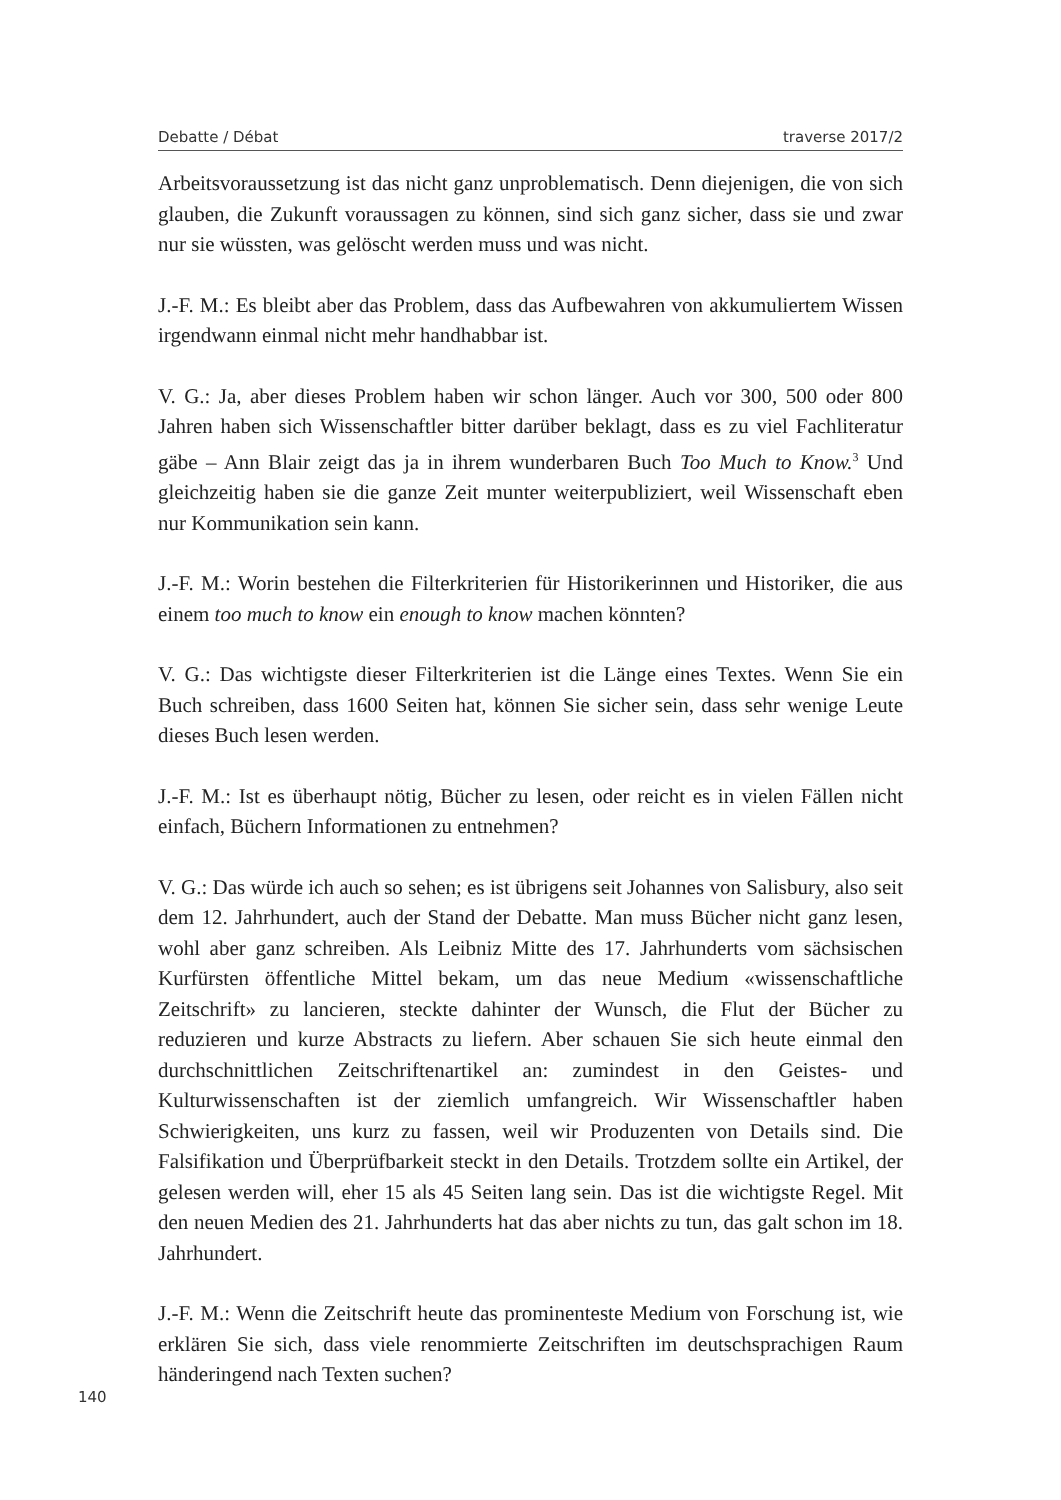Debatte / Débat traverse 2017/2
Arbeitsvoraussetzung ist das nicht ganz unproblematisch. Denn diejenigen, die von sich glauben, die Zukunft voraussagen zu können, sind sich ganz sicher, dass sie und zwar nur sie wüssten, was gelöscht werden muss und was nicht.
J.-F. M.: Es bleibt aber das Problem, dass das Aufbewahren von akkumuliertem Wissen irgendwann einmal nicht mehr handhabbar ist.
V. G.: Ja, aber dieses Problem haben wir schon länger. Auch vor 300, 500 oder 800 Jahren haben sich Wissenschaftler bitter darüber beklagt, dass es zu viel Fachliteratur gäbe – Ann Blair zeigt das ja in ihrem wunderbaren Buch Too Much to Know.<sup>3</sup> Und gleichzeitig haben sie die ganze Zeit munter weiterpubliziert, weil Wissenschaft eben nur Kommunikation sein kann.
J.-F. M.: Worin bestehen die Filterkriterien für Historikerinnen und Historiker, die aus einem too much to know ein enough to know machen könnten?
V. G.: Das wichtigste dieser Filterkriterien ist die Länge eines Textes. Wenn Sie ein Buch schreiben, dass 1600 Seiten hat, können Sie sicher sein, dass sehr wenige Leute dieses Buch lesen werden.
J.-F. M.: Ist es überhaupt nötig, Bücher zu lesen, oder reicht es in vielen Fällen nicht einfach, Büchern Informationen zu entnehmen?
V. G.: Das würde ich auch so sehen; es ist übrigens seit Johannes von Salisbury, also seit dem 12. Jahrhundert, auch der Stand der Debatte. Man muss Bücher nicht ganz lesen, wohl aber ganz schreiben. Als Leibniz Mitte des 17. Jahrhunderts vom sächsischen Kurfürsten öffentliche Mittel bekam, um das neue Medium «wissenschaftliche Zeitschrift» zu lancieren, steckte dahinter der Wunsch, die Flut der Bücher zu reduzieren und kurze Abstracts zu liefern. Aber schauen Sie sich heute einmal den durchschnittlichen Zeitschriftenartikel an: zumindest in den Geistes- und Kulturwissenschaften ist der ziemlich umfangreich. Wir Wissenschaftler haben Schwierigkeiten, uns kurz zu fassen, weil wir Produzenten von Details sind. Die Falsifikation und Überprüfbarkeit steckt in den Details. Trotzdem sollte ein Artikel, der gelesen werden will, eher 15 als 45 Seiten lang sein. Das ist die wichtigste Regel. Mit den neuen Medien des 21. Jahrhunderts hat das aber nichts zu tun, das galt schon im 18. Jahrhundert.
J.-F. M.: Wenn die Zeitschrift heute das prominenteste Medium von Forschung ist, wie erklären Sie sich, dass viele renommierte Zeitschriften im deutschsprachigen Raum händeringend nach Texten suchen?
140